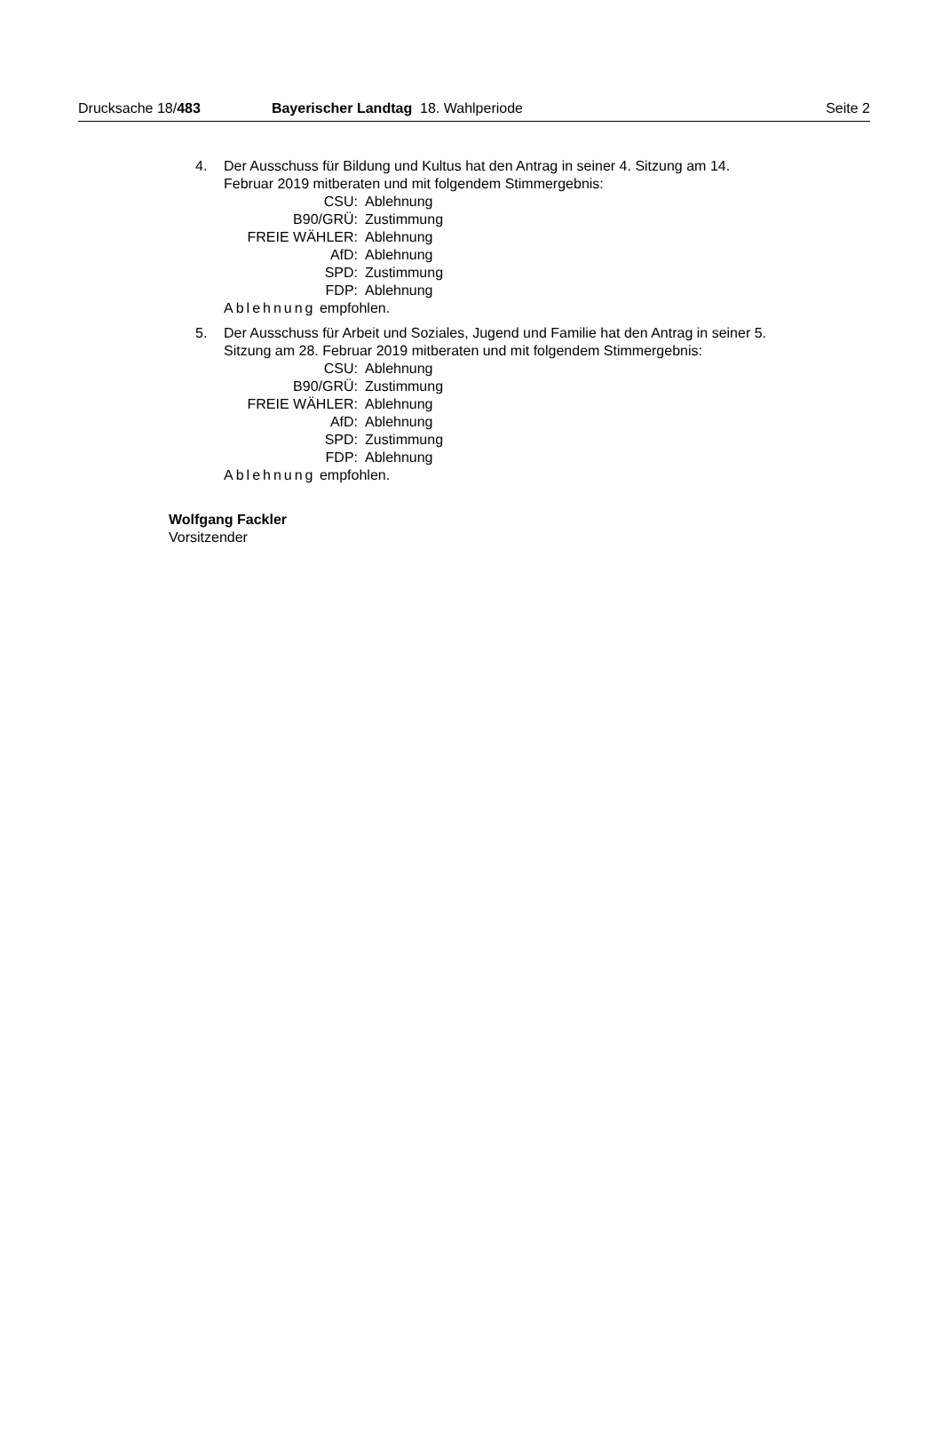Drucksache 18/483 Bayerischer Landtag 18. Wahlperiode Seite 2
4. Der Ausschuss für Bildung und Kultus hat den Antrag in seiner 4. Sitzung am 14. Februar 2019 mitberaten und mit folgendem Stimmergebnis:
| CSU: | Ablehnung |
| B90/GRÜ: | Zustimmung |
| FREIE WÄHLER: | Ablehnung |
| AfD: | Ablehnung |
| SPD: | Zustimmung |
| FDP: | Ablehnung |
Ablehnung empfohlen.
5. Der Ausschuss für Arbeit und Soziales, Jugend und Familie hat den Antrag in seiner 5. Sitzung am 28. Februar 2019 mitberaten und mit folgendem Stimmergebnis:
| CSU: | Ablehnung |
| B90/GRÜ: | Zustimmung |
| FREIE WÄHLER: | Ablehnung |
| AfD: | Ablehnung |
| SPD: | Zustimmung |
| FDP: | Ablehnung |
Ablehnung empfohlen.
Wolfgang Fackler
Vorsitzender